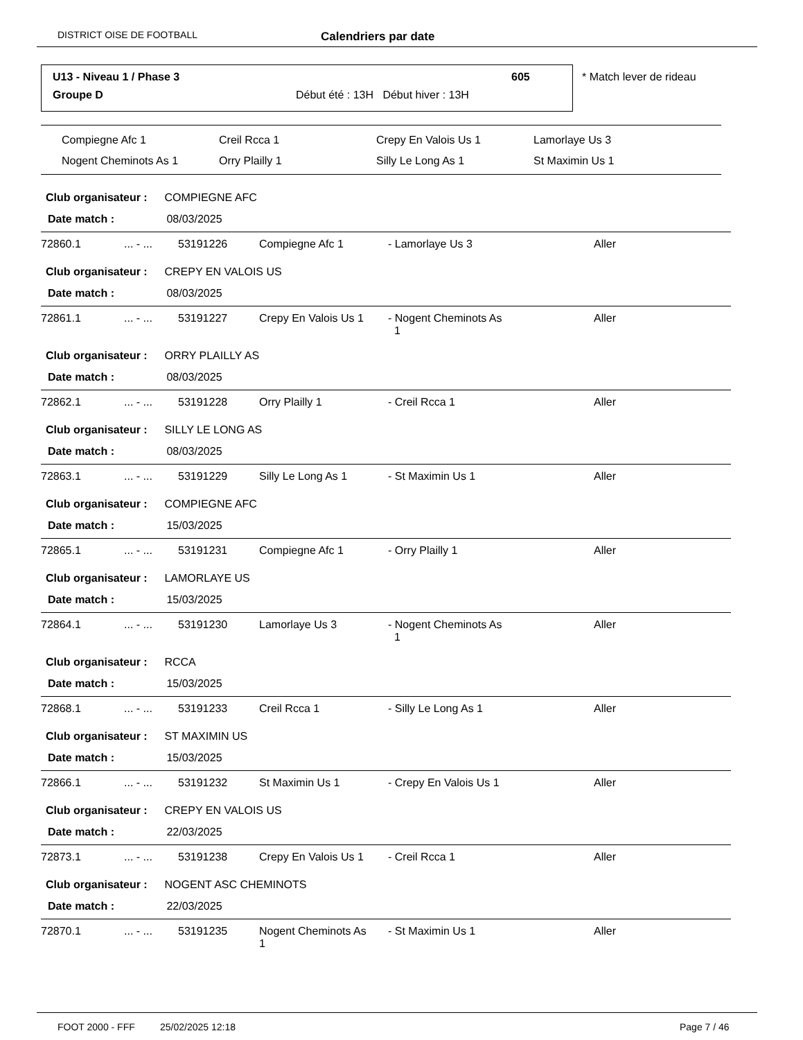DISTRICT OISE DE FOOTBALL Calendriers par date
U13 - Niveau 1 / Phase 3 605
Groupe D
Début été : 13H Début hiver : 13H
* Match lever de rideau
| Compiegne Afc 1 | Creil Rcca 1 | Crepy En Valois Us 1 | Lamorlaye Us 3 |
| Nogent Cheminots As 1 | Orry Plailly 1 | Silly Le Long As 1 | St Maximin Us 1 |
Club organisateur : COMPIEGNE AFC
Date match : 08/03/2025
| 72860.1 | ... - ... | 53191226 | Compiegne Afc 1 | - Lamorlaye Us 3 | Aller |
Club organisateur : CREPY EN VALOIS US
Date match : 08/03/2025
| 72861.1 | ... - ... | 53191227 | Crepy En Valois Us 1 | - Nogent Cheminots As 1 | Aller |
Club organisateur : ORRY PLAILLY AS
Date match : 08/03/2025
| 72862.1 | ... - ... | 53191228 | Orry Plailly 1 | - Creil Rcca 1 | Aller |
Club organisateur : SILLY LE LONG AS
Date match : 08/03/2025
| 72863.1 | ... - ... | 53191229 | Silly Le Long As 1 | - St Maximin Us 1 | Aller |
Club organisateur : COMPIEGNE AFC
Date match : 15/03/2025
| 72865.1 | ... - ... | 53191231 | Compiegne Afc 1 | - Orry Plailly 1 | Aller |
Club organisateur : LAMORLAYE US
Date match : 15/03/2025
| 72864.1 | ... - ... | 53191230 | Lamorlaye Us 3 | - Nogent Cheminots As 1 | Aller |
Club organisateur : RCCA
Date match : 15/03/2025
| 72868.1 | ... - ... | 53191233 | Creil Rcca 1 | - Silly Le Long As 1 | Aller |
Club organisateur : ST MAXIMIN US
Date match : 15/03/2025
| 72866.1 | ... - ... | 53191232 | St Maximin Us 1 | - Crepy En Valois Us 1 | Aller |
Club organisateur : CREPY EN VALOIS US
Date match : 22/03/2025
| 72873.1 | ... - ... | 53191238 | Crepy En Valois Us 1 | - Creil Rcca 1 | Aller |
Club organisateur : NOGENT ASC CHEMINOTS
Date match : 22/03/2025
| 72870.1 | ... - ... | 53191235 | Nogent Cheminots As 1 | - St Maximin Us 1 | Aller |
FOOT 2000 - FFF 25/02/2025 12:18 Page 7 / 46